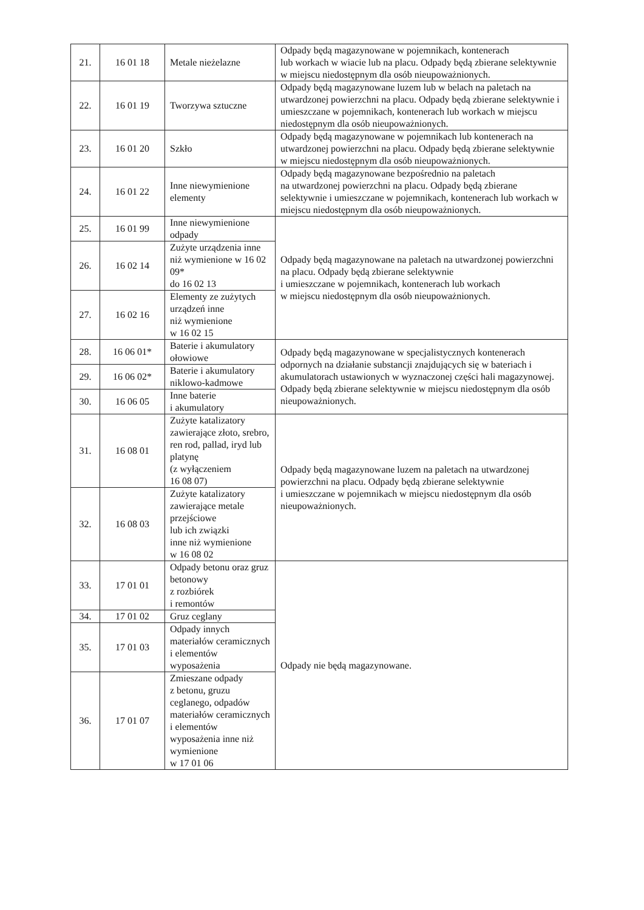| 21. | 16 01 18 | Metale nieżelazne | Odpady będą magazynowane w pojemnikach, kontenerach lub workach w wiacie lub na placu. Odpady będą zbierane selektywnie w miejscu niedostępnym dla osób nieupoważnionych. |
| 22. | 16 01 19 | Tworzywa sztuczne | Odpady będą magazynowane luzem lub w belach na paletach na utwardzonej powierzchni na placu. Odpady będą zbierane selektywnie i umieszczane w pojemnikach, kontenerach lub workach w miejscu niedostępnym dla osób nieupoważnionych. |
| 23. | 16 01 20 | Szkło | Odpady będą magazynowane w pojemnikach lub kontenerach na utwardzonej powierzchni na placu. Odpady będą zbierane selektywnie w miejscu niedostępnym dla osób nieupoważnionych. |
| 24. | 16 01 22 | Inne niewymienione elementy | Odpady będą magazynowane bezpośrednio na paletach na utwardzonej powierzchni na placu. Odpady będą zbierane selektywnie i umieszczane w pojemnikach, kontenerach lub workach w miejscu niedostępnym dla osób nieupoważnionych. |
| 25. | 16 01 99 | Inne niewymienione odpady | Odpady będą magazynowane na paletach na utwardzonej powierzchni na placu. Odpady będą zbierane selektywnie i umieszczane w pojemnikach, kontenerach lub workach w miejscu niedostępnym dla osób nieupoważnionych. |
| 26. | 16 02 14 | Zużyte urządzenia inne niż wymienione w 16 02 09* do 16 02 13 | |
| 27. | 16 02 16 | Elementy ze zużytych urządzeń inne niż wymienione w 16 02 15 | |
| 28. | 16 06 01* | Baterie i akumulatory ołowiowe | Odpady będą magazynowane w specjalistycznych kontenerach odpornych na działanie substancji znajdujących się w bateriach i akumulatorach ustawionych w wyznaczonej części hali magazynowej. Odpady będą zbierane selektywnie w miejscu niedostępnym dla osób nieupoważnionych. |
| 29. | 16 06 02* | Baterie i akumulatory niklowo-kadmowe | |
| 30. | 16 06 05 | Inne baterie i akumulatory | |
| 31. | 16 08 01 | Zużyte katalizatory zawierające złoto, srebro, ren rod, pallad, iryd lub platynę (z wyłączeniem 16 08 07) | Odpady będą magazynowane luzem na paletach na utwardzonej powierzchni na placu. Odpady będą zbierane selektywnie i umieszczane w pojemnikach w miejscu niedostępnym dla osób nieupoważnionych. |
| 32. | 16 08 03 | Zużyte katalizatory zawierające metale przejściowe lub ich związki inne niż wymienione w 16 08 02 | |
| 33. | 17 01 01 | Odpady betonu oraz gruz betonowy z rozbiórek i remontów | Odpady nie będą magazynowane. |
| 34. | 17 01 02 | Gruz ceglany | |
| 35. | 17 01 03 | Odpady innych materiałów ceramicznych i elementów wyposażenia | |
| 36. | 17 01 07 | Zmieszane odpady z betonu, gruzu ceglanego, odpadów materiałów ceramicznych i elementów wyposażenia inne niż wymienione w 17 01 06 | |